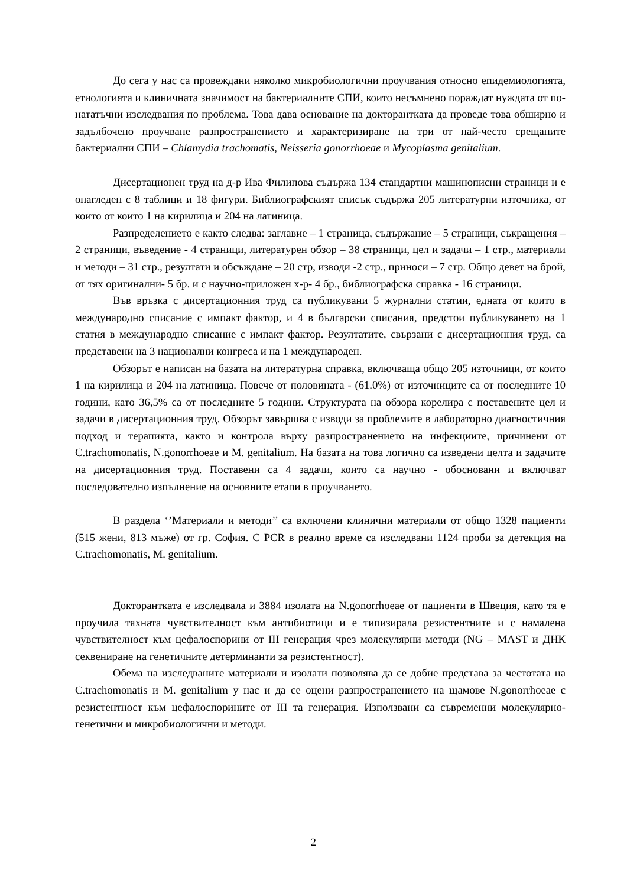До сега у нас са провеждани няколко микробиологични проучвания относно епидемиологията, етиологията и клиничната значимост на бактериалните СПИ, които несъмнено пораждат нуждата от по-нататъчни изследвания по проблема. Това дава основание на докторантката да проведе това обширно и задълбочено проучване разпространението и характеризиране на три от най-често срещаните бактериални СПИ – Chlamydia trachomatis, Neisseria gonorrhoeae и Mycoplasma genitalium.
Дисертационен труд на д-р Ива Филипова съдържа 134 стандартни машинописни страници и е онагледен с 8 таблици и 18 фигури. Библиографският списък съдържа 205 литературни източника, от които от които 1 на кирилица и 204 на латиница.
Разпределението е както следва: заглавие – 1 страница, съдържание – 5 страници, съкращения – 2 страници, въведение - 4 страници, литературен обзор – 38 страници, цел и задачи – 1 стр., материали и методи – 31 стр., резултати и обсъждане – 20 стр, изводи -2 стр., приноси – 7 стр. Общо девет на брой, от тях оригинални- 5 бр. и с научно-приложен х-р- 4 бр., библиографска справка - 16 страници.
Във връзка с дисертационния труд са публикувани 5 журнални статии, едната от които в международно списание с импакт фактор, и 4 в български списания, предстои публикуването на 1 статия в международно списание с импакт фактор. Резултатите, свързани с дисертационния труд, са представени на 3 национални конгреса и на 1 международен.
Обзорът е написан на базата на литературна справка, включваща общо 205 източници, от които 1 на кирилица и 204 на латиница. Повече от половината - (61.0%) от източниците са от последните 10 години, като 36,5% са от последните 5 години. Структурата на обзора корелира с поставените цел и задачи в дисертационния труд. Обзорът завършва с изводи за проблемите в лабораторно диагностичния подход и терапията, както и контрола върху разпространението на инфекциите, причинени от C.trachomonatis, N.gonorrhoeae и M. genitalium. На базата на това логично са изведени целта и задачите на дисертационния труд. Поставени са 4 задачи, които са научно - обосновани и включват последователно изпълнение на основните етапи в проучването.
В раздела ‘’Материали и методи’’ са включени клинични материали от общо 1328 пациенти (515 жени, 813 мъже) от гр. София. С PCR в реално време са изследвани 1124 проби за детекция на C.trachomonatis, M. genitalium.
Докторантката е изследвала и 3884 изолата на N.gonorrhoeae от пациенти в Швеция, като тя е проучила тяхната чувствителност към антибиотици и е типизирала резистентните и с намалена чувствителност към цефалоспорини от III генерация чрез молекулярни методи (NG – MAST и ДНК секвениране на генетичните детерминанти за резистентност).
Обема на изследваните материали и изолати позволява да се добие представа за честотата на C.trachomonatis и M. genitalium у нас и да се оцени разпространението на щамове N.gonorrhoeae с резистентност към цефалоспорините от III та генерация. Използвани са съвременни молекулярно-генетични и микробиологични и методи.
2